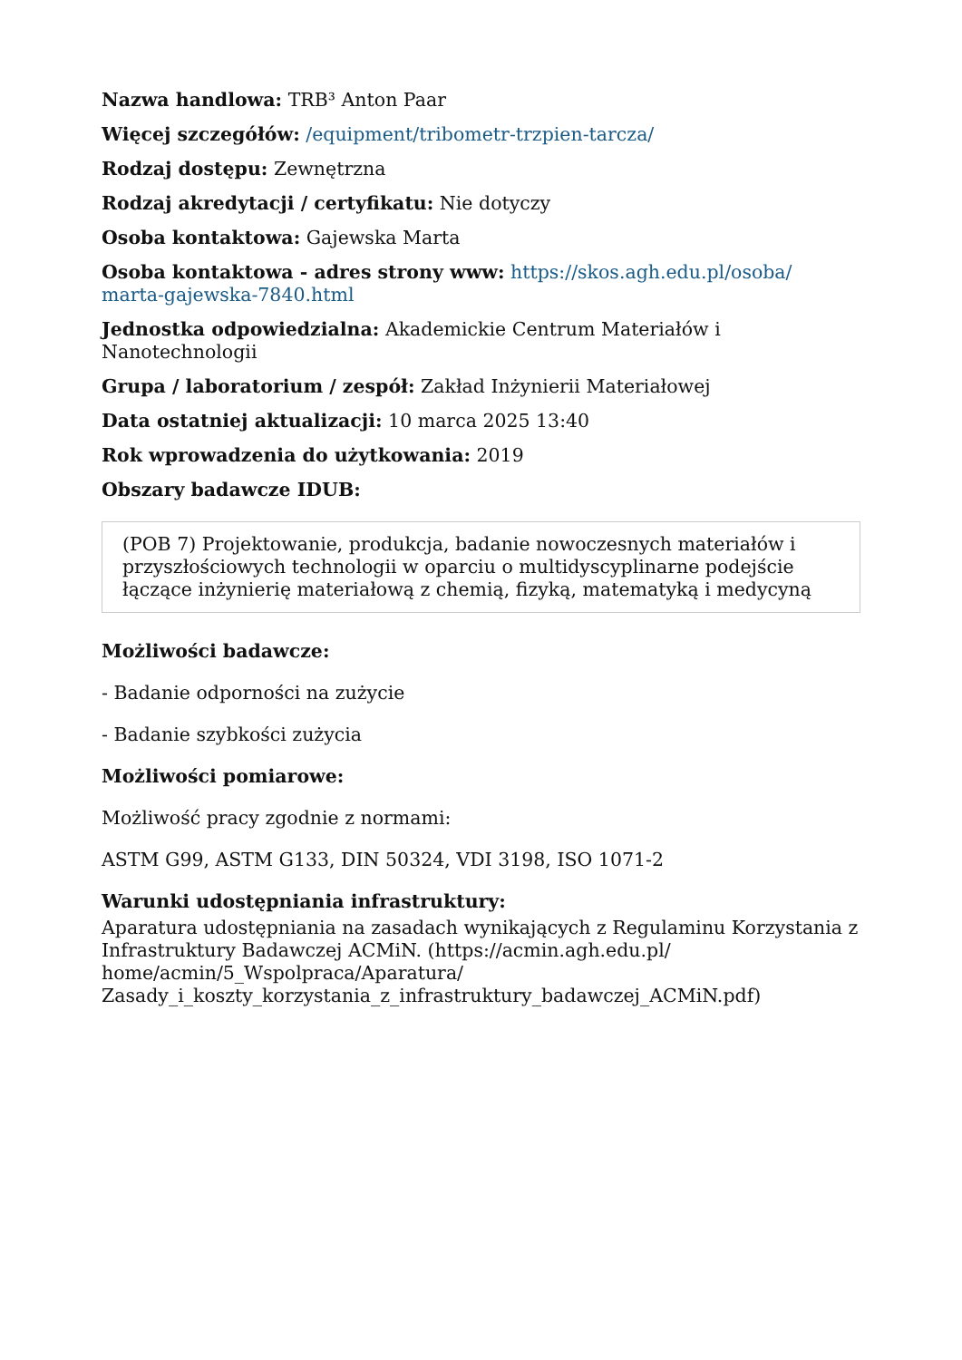Nazwa handlowa: TRB³ Anton Paar
Więcej szczegółów: /equipment/tribometr-trzpien-tarcza/
Rodzaj dostępu: Zewnętrzna
Rodzaj akredytacji / certyfikatu: Nie dotyczy
Osoba kontaktowa: Gajewska Marta
Osoba kontaktowa - adres strony www: https://skos.agh.edu.pl/osoba/
marta-gajewska-7840.html
Jednostka odpowiedzialna: Akademickie Centrum Materiałów i
Nanotechnologii
Grupa / laboratorium / zespół: Zakład Inżynierii Materiałowej
Data ostatniej aktualizacji: 10 marca 2025 13:40
Rok wprowadzenia do użytkowania: 2019
Obszary badawcze IDUB:
(POB 7) Projektowanie, produkcja, badanie nowoczesnych materiałów i przyszłościowych technologii w oparciu o multidyscyplinarne podejście łączące inżynierię materiałową z chemią, fizyką, matematyką i medycyną
Możliwości badawcze:
- Badanie odporności na zużycie
- Badanie szybkości zużycia
Możliwości pomiarowe:
Możliwość pracy zgodnie z normami:
ASTM G99, ASTM G133, DIN 50324, VDI 3198, ISO 1071-2
Warunki udostępniania infrastruktury:
Aparatura udostępniania na zasadach wynikających z Regulaminu Korzystania z Infrastruktury Badawczej ACMiN. (https://acmin.agh.edu.pl/
home/acmin/5_Wspolpraca/Aparatura/
Zasady_i_koszty_korzystania_z_infrastruktury_badawczej_ACMiN.pdf)